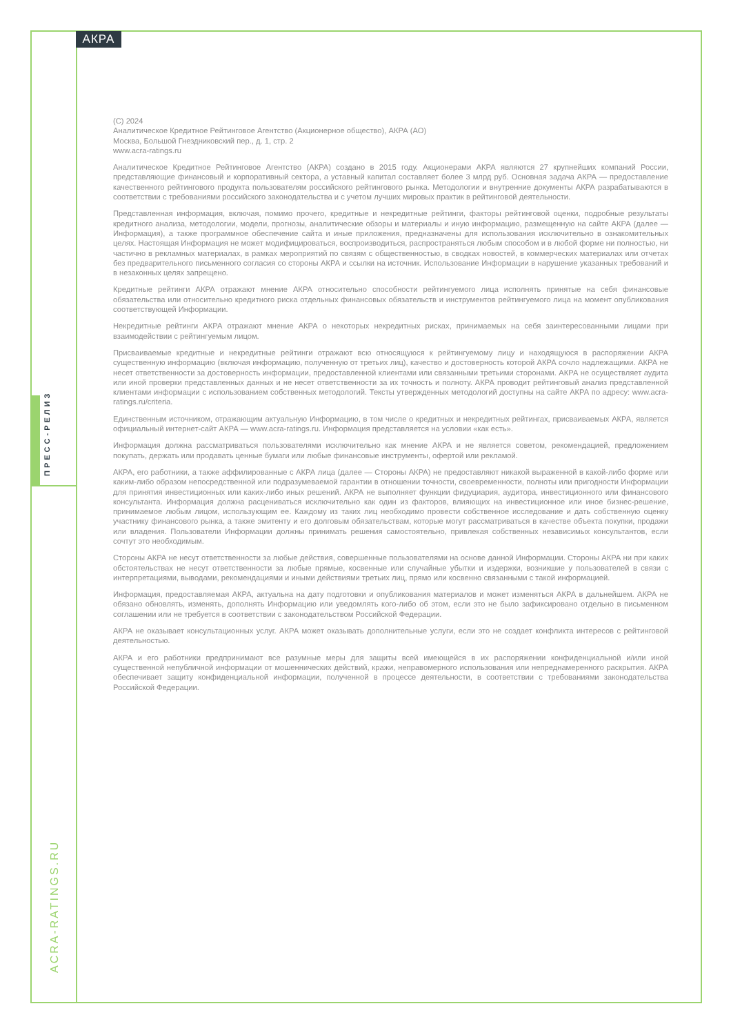АКРА
ПРЕСС-РЕЛИЗ
ACRA-RATINGS.RU
(C) 2024
Аналитическое Кредитное Рейтинговое Агентство (Акционерное общество), АКРА (АО)
Москва, Большой Гнездниковский пер., д. 1, стр. 2
www.acra-ratings.ru
Аналитическое Кредитное Рейтинговое Агентство (АКРА) создано в 2015 году. Акционерами АКРА являются 27 крупнейших компаний России, представляющие финансовый и корпоративный сектора, а уставный капитал составляет более 3 млрд руб. Основная задача АКРА — предоставление качественного рейтингового продукта пользователям российского рейтингового рынка. Методологии и внутренние документы АКРА разрабатываются в соответствии с требованиями российского законодательства и с учетом лучших мировых практик в рейтинговой деятельности.
Представленная информация, включая, помимо прочего, кредитные и некредитные рейтинги, факторы рейтинговой оценки, подробные результаты кредитного анализа, методологии, модели, прогнозы, аналитические обзоры и материалы и иную информацию, размещенную на сайте АКРА (далее — Информация), а также программное обеспечение сайта и иные приложения, предназначены для использования исключительно в ознакомительных целях. Настоящая Информация не может модифицироваться, воспроизводиться, распространяться любым способом и в любой форме ни полностью, ни частично в рекламных материалах, в рамках мероприятий по связям с общественностью, в сводках новостей, в коммерческих материалах или отчетах без предварительного письменного согласия со стороны АКРА и ссылки на источник. Использование Информации в нарушение указанных требований и в незаконных целях запрещено.
Кредитные рейтинги АКРА отражают мнение АКРА относительно способности рейтингуемого лица исполнять принятые на себя финансовые обязательства или относительно кредитного риска отдельных финансовых обязательств и инструментов рейтингуемого лица на момент опубликования соответствующей Информации.
Некредитные рейтинги АКРА отражают мнение АКРА о некоторых некредитных рисках, принимаемых на себя заинтересованными лицами при взаимодействии с рейтингуемым лицом.
Присваиваемые кредитные и некредитные рейтинги отражают всю относящуюся к рейтингуемому лицу и находящуюся в распоряжении АКРА существенную информацию (включая информацию, полученную от третьих лиц), качество и достоверность которой АКРА сочло надлежащими. АКРА не несет ответственности за достоверность информации, предоставленной клиентами или связанными третьими сторонами. АКРА не осуществляет аудита или иной проверки представленных данных и не несет ответственности за их точность и полноту. АКРА проводит рейтинговый анализ представленной клиентами информации с использованием собственных методологий. Тексты утвержденных методологий доступны на сайте АКРА по адресу: www.acra-ratings.ru/criteria.
Единственным источником, отражающим актуальную Информацию, в том числе о кредитных и некредитных рейтингах, присваиваемых АКРА, является официальный интернет-сайт АКРА — www.acra-ratings.ru. Информация представляется на условии «как есть».
Информация должна рассматриваться пользователями исключительно как мнение АКРА и не является советом, рекомендацией, предложением покупать, держать или продавать ценные бумаги или любые финансовые инструменты, офертой или рекламой.
АКРА, его работники, а также аффилированные с АКРА лица (далее — Стороны АКРА) не предоставляют никакой выраженной в какой-либо форме или каким-либо образом непосредственной или подразумеваемой гарантии в отношении точности, своевременности, полноты или пригодности Информации для принятия инвестиционных или каких-либо иных решений. АКРА не выполняет функции фидуциария, аудитора, инвестиционного или финансового консультанта. Информация должна расцениваться исключительно как один из факторов, влияющих на инвестиционное или иное бизнес-решение, принимаемое любым лицом, использующим ее. Каждому из таких лиц необходимо провести собственное исследование и дать собственную оценку участнику финансового рынка, а также эмитенту и его долговым обязательствам, которые могут рассматриваться в качестве объекта покупки, продажи или владения. Пользователи Информации должны принимать решения самостоятельно, привлекая собственных независимых консультантов, если сочтут это необходимым.
Стороны АКРА не несут ответственности за любые действия, совершенные пользователями на основе данной Информации. Стороны АКРА ни при каких обстоятельствах не несут ответственности за любые прямые, косвенные или случайные убытки и издержки, возникшие у пользователей в связи с интерпретациями, выводами, рекомендациями и иными действиями третьих лиц, прямо или косвенно связанными с такой информацией.
Информация, предоставляемая АКРА, актуальна на дату подготовки и опубликования материалов и может изменяться АКРА в дальнейшем. АКРА не обязано обновлять, изменять, дополнять Информацию или уведомлять кого-либо об этом, если это не было зафиксировано отдельно в письменном соглашении или не требуется в соответствии с законодательством Российской Федерации.
АКРА не оказывает консультационных услуг. АКРА может оказывать дополнительные услуги, если это не создает конфликта интересов с рейтинговой деятельностью.
АКРА и его работники предпринимают все разумные меры для защиты всей имеющейся в их распоряжении конфиденциальной и/или иной существенной непубличной информации от мошеннических действий, кражи, неправомерного использования или непреднамеренного раскрытия. АКРА обеспечивает защиту конфиденциальной информации, полученной в процессе деятельности, в соответствии с требованиями законодательства Российской Федерации.